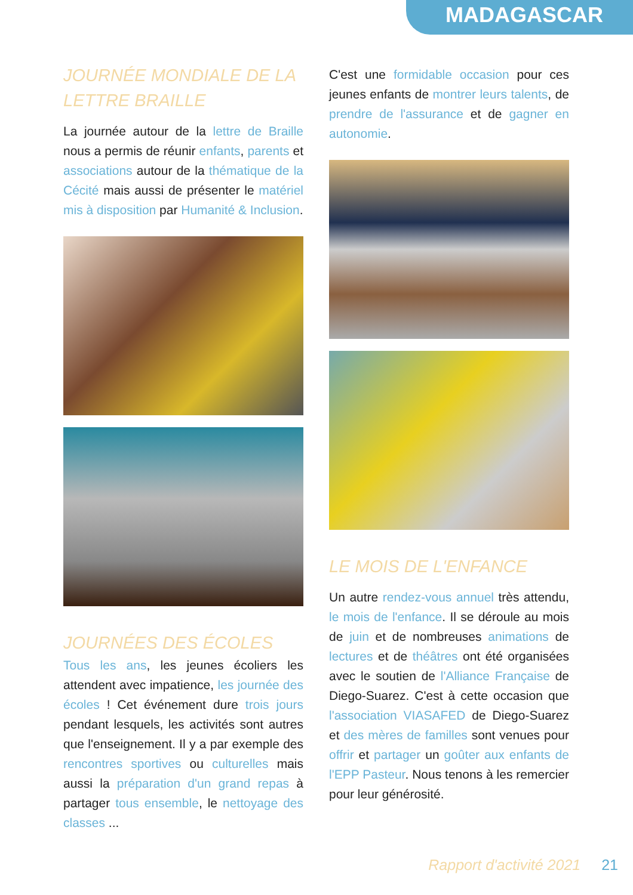MADAGASCAR
JOURNÉE MONDIALE DE LA LETTRE BRAILLE
La journée autour de la lettre de Braille nous a permis de réunir enfants, parents et associations autour de la thématique de la Cécité mais aussi de présenter le matériel mis à disposition par Humanité & Inclusion.
JOURNÉES DES ÉCOLES
Tous les ans, les jeunes écoliers les attendent avec impatience, les journée des écoles ! Cet événement dure trois jours pendant lesquels, les activités sont autres que l'enseignement. Il y a par exemple des rencontres sportives ou culturelles mais aussi la préparation d'un grand repas à partager tous ensemble, le nettoyage des classes ...
C'est une formidable occasion pour ces jeunes enfants de montrer leurs talents, de prendre de l'assurance et de gagner en autonomie.
LE MOIS DE L'ENFANCE
Un autre rendez-vous annuel très attendu, le mois de l'enfance. Il se déroule au mois de juin et de nombreuses animations de lectures et de théâtres ont été organisées avec le soutien de l'Alliance Française de Diego-Suarez. C'est à cette occasion que l'association VIASAFED de Diego-Suarez et des mères de familles sont venues pour offrir et partager un goûter aux enfants de l'EPP Pasteur. Nous tenons à les remercier pour leur générosité.
Rapport d'activité 2021 21